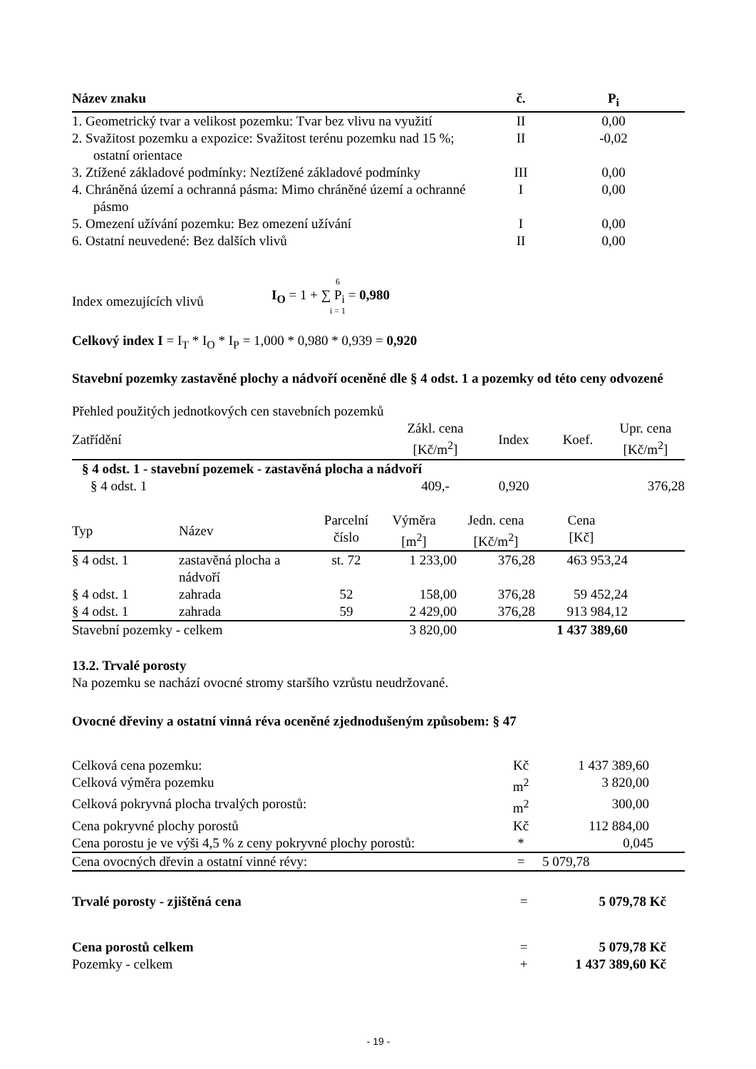| Název znaku | č. | P<sub>i</sub> |
| --- | --- | --- |
| 1. Geometrický tvar a velikost pozemku: Tvar bez vlivu na využití | II | 0,00 |
| 2. Svažitost pozemku a expozice: Svažitost terénu pozemku nad 15 %; ostatní orientace | II | -0,02 |
| 3. Ztížené základové podmínky: Neztížené základové podmínky | III | 0,00 |
| 4. Chráněná území a ochranná pásma: Mimo chráněné území a ochranné pásmo | I | 0,00 |
| 5. Omezení užívání pozemku: Bez omezení užívání | I | 0,00 |
| 6. Ostatní neuvedené: Bez dalších vlivů | II | 0,00 |
Index omezujících vlivů
6
I<sub>O</sub> = 1 + ∑ P<sub>i</sub> = 0,980
i = 1
Celkový index I = I<sub>T</sub> * I<sub>O</sub> * I<sub>P</sub> = 1,000 * 0,980 * 0,939 = 0,920
Stavební pozemky zastavěné plochy a nádvoří oceněné dle § 4 odst. 1 a pozemky od této ceny odvozené
Přehled použitých jednotkových cen stavebních pozemků
| Zatřídění | Zákl. cena [Kč/m<sup>2</sup>] | Index | Koef. | Upr. cena [Kč/m<sup>2</sup>] |
| § 4 odst. 1 - stavební pozemek - zastavěná plocha a nádvoří | | | | |
| § 4 odst. 1 | 409,- | 0,920 | | 376,28 |
| Typ | Název | Parcelní číslo | Výměra [m<sup>2</sup>] | Jedn. cena [Kč/m<sup>2</sup>] | Cena [Kč] | |
| § 4 odst. 1 | zastavěná plocha a nádvoří | st. 72 | 1 233,00 | 376,28 | 463 953,24 | |
| § 4 odst. 1 | zahrada | 52 | 158,00 | 376,28 | 59 452,24 | |
| § 4 odst. 1 | zahrada | 59 | 2 429,00 | 376,28 | 913 984,12 | |
| Stavební pozemky - celkem | | | 3 820,00 | | 1 437 389,60 | |
13.2. Trvalé porosty
Na pozemku se nachází ovocné stromy staršího vzrůstu neudržované.
Ovocné dřeviny a ostatní vinná réva oceněné zjednodušeným způsobem: § 47
| Celková cena pozemku: | Kč | 1 437 389,60 | |
| Celková výměra pozemku | m<sup>2</sup> | 3 820,00 | |
| Celková pokryvná plocha trvalých porostů: | m<sup>2</sup> | 300,00 | |
| Cena pokryvné plochy porostů | Kč | 112 884,00 | |
| Cena porostu je ve výši 4,5 % z ceny pokryvné plochy porostů: | * | 0,045 | |
| Cena ovocných dřevin a ostatní vinné révy: | = | 5 079,78 | |
| Trvalé porosty - zjištěná cena | = | 5 079,78 Kč |
| Cena porostů celkem | = | 5 079,78 Kč |
| Pozemky - celkem | + | 1 437 389,60 Kč |
- 19 -